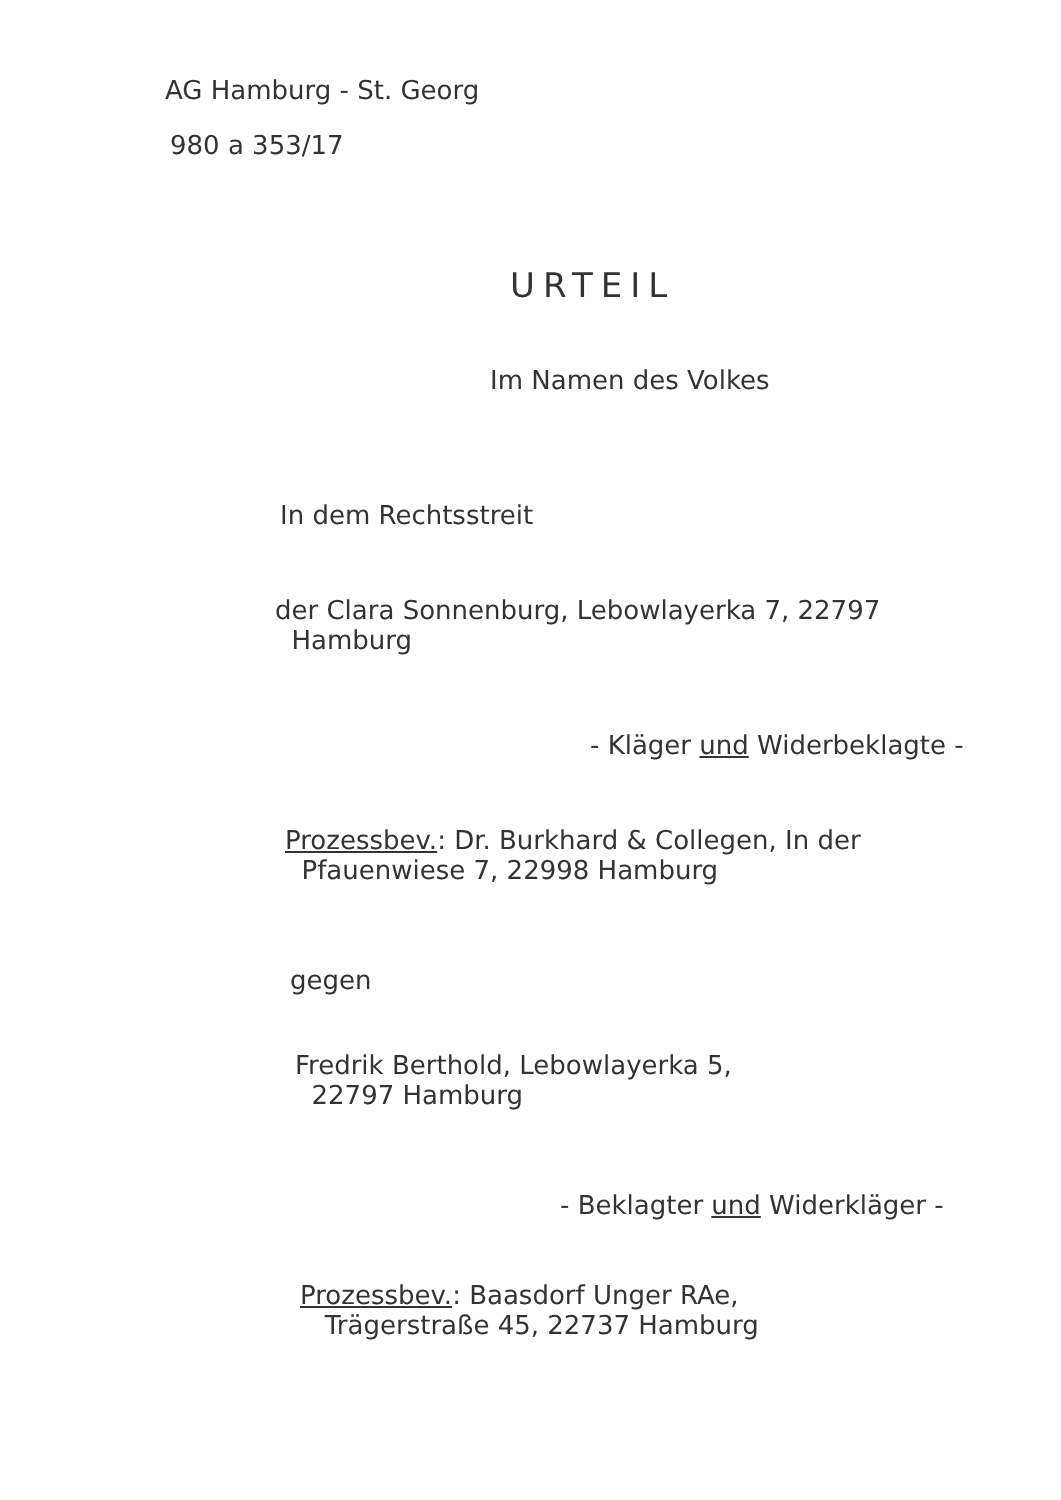AG Hamburg - St. Georg
980 a 353/17
URTEIL
Im Namen des Volkes
In dem Rechtsstreit
der Clara Sonnenburg, Lebowlayerka 7, 22797
Hamburg
- Kläger und Widerbeklagte -
Prozessbev.: Dr. Burkhard & Collegen, In der
Pfauenwiese 7, 22998 Hamburg
gegen
Fredrik Berthold, Lebowlayerka 5,
22797 Hamburg
- Beklagter und Widerkläger -
Prozessbev.: Baasdorf Unger RAe,
Trägerstraße 45, 22737 Hamburg